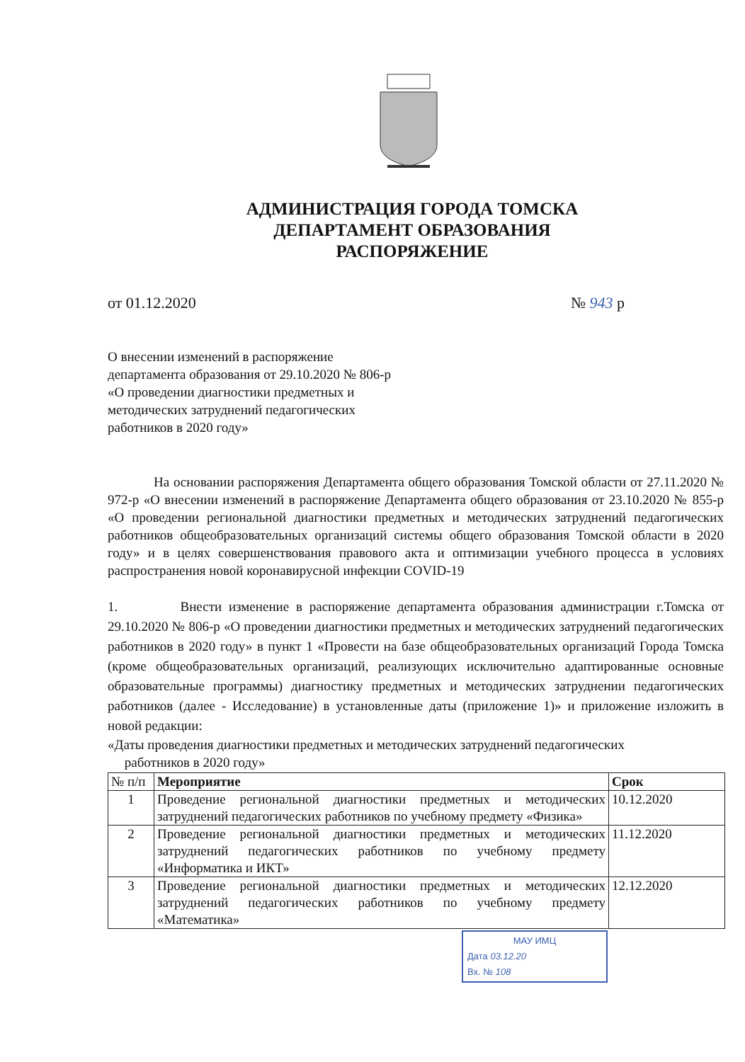АДМИНИСТРАЦИЯ ГОРОДА ТОМСКА
ДЕПАРТАМЕНТ ОБРАЗОВАНИЯ
РАСПОРЯЖЕНИЕ
от 01.12.2020 № 943 р
О внесении изменений в распоряжение департамента образования от 29.10.2020 № 806-р «О проведении диагностики предметных и методических затруднений педагогических работников в 2020 году»
На основании распоряжения Департамента общего образования Томской области от 27.11.2020 № 972-р «О внесении изменений в распоряжение Департамента общего образования от 23.10.2020 № 855-р «О проведении региональной диагностики предметных и методических затруднений педагогических работников общеобразовательных организаций системы общего образования Томской области в 2020 году» и в целях совершенствования правового акта и оптимизации учебного процесса в условиях распространения новой коронавирусной инфекции COVID-19
1. Внести изменение в распоряжение департамента образования администрации г.Томска от 29.10.2020 № 806-р «О проведении диагностики предметных и методических затруднений педагогических работников в 2020 году» в пункт 1 «Провести на базе общеобразовательных организаций Города Томска (кроме общеобразовательных организаций, реализующих исключительно адаптированные основные образовательные программы) диагностику предметных и методических затруднении педагогических работников (далее - Исследование) в установленные даты (приложение 1)» и приложение изложить в новой редакции:
«Даты проведения диагностики предметных и методических затруднений педагогических
работников в 2020 году»
| № п/п | Мероприятие | Срок |
| --- | --- | --- |
| 1 | Проведение региональной диагностики предметных и методических затруднений педагогических работников по учебному предмету «Физика» | 10.12.2020 |
| 2 | Проведение региональной диагностики предметных и методических затруднений педагогических работников по учебному предмету «Информатика и ИКТ» | 11.12.2020 |
| 3 | Проведение региональной диагностики предметных и методических затруднений педагогических работников по учебному предмету «Математика» | 12.12.2020 |
МАУ ИМЦ
Дата 03.12.20
Вх. № 108